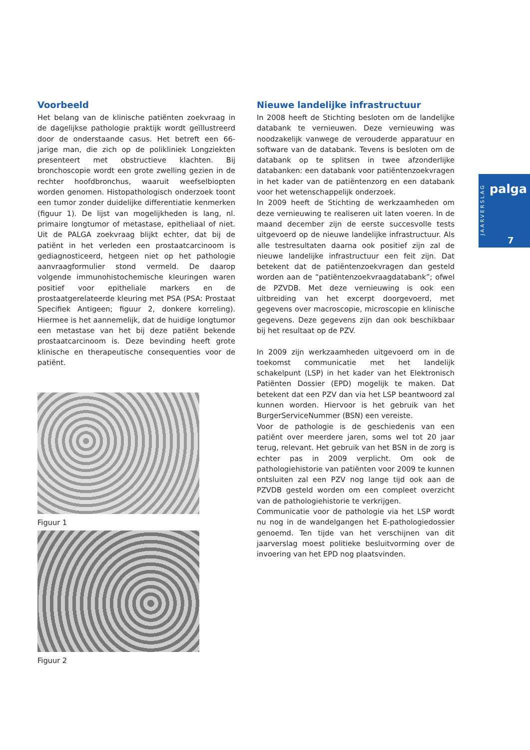Voorbeeld
Het belang van de klinische patiënten zoekvraag in de dagelijkse pathologie praktijk wordt geïllustreerd door de onderstaande casus. Het betreft een 66-jarige man, die zich op de polikliniek Longziekten presenteert met obstructieve klachten. Bij bronchoscopie wordt een grote zwelling gezien in de rechter hoofdbronchus, waaruit weefselbiopten worden genomen. Histopathologisch onderzoek toont een tumor zonder duidelijke differentiatie kenmerken (figuur 1). De lijst van mogelijkheden is lang, nl. primaire longtumor of metastase, epitheliaal of niet. Uit de PALGA zoekvraag blijkt echter, dat bij de patiënt in het verleden een prostaatcarcinoom is gediagnosticeerd, hetgeen niet op het pathologie aanvraagformulier stond vermeld. De daarop volgende immunohistochemische kleuringen waren positief voor epitheliale markers en de prostaatgerelateerde kleuring met PSA (PSA: Prostaat Specifiek Antigeen; figuur 2, donkere korreling). Hiermee is het aannemelijk, dat de huidige longtumor een metastase van het bij deze patiënt bekende prostaatcarcinoom is. Deze bevinding heeft grote klinische en therapeutische consequenties voor de patiënt.
Figuur 1
Figuur 2
Nieuwe landelijke infrastructuur
In 2008 heeft de Stichting besloten om de landelijke databank te vernieuwen. Deze vernieuwing was noodzakelijk vanwege de verouderde apparatuur en software van de databank. Tevens is besloten om de databank op te splitsen in twee afzonderlijke databanken: een databank voor patiëntenzoekvragen in het kader van de patiëntenzorg en een databank voor het wetenschappelijk onderzoek.
In 2009 heeft de Stichting de werkzaamheden om deze vernieuwing te realiseren uit laten voeren. In de maand december zijn de eerste succesvolle tests uitgevoerd op de nieuwe landelijke infrastructuur. Als alle testresultaten daarna ook positief zijn zal de nieuwe landelijke infrastructuur een feit zijn. Dat betekent dat de patiëntenzoekvragen dan gesteld worden aan de “patiëntenzoekvraagdatabank”; ofwel de PZVDB. Met deze vernieuwing is ook een uitbreiding van het excerpt doorgevoerd, met gegevens over macroscopie, microscopie en klinische gegevens. Deze gegevens zijn dan ook beschikbaar bij het resultaat op de PZV.
In 2009 zijn werkzaamheden uitgevoerd om in de toekomst communicatie met het landelijk schakelpunt (LSP) in het kader van het Elektronisch Patiënten Dossier (EPD) mogelijk te maken. Dat betekent dat een PZV dan via het LSP beantwoord zal kunnen worden. Hiervoor is het gebruik van het BurgerServiceNummer (BSN) een vereiste.
Voor de pathologie is de geschiedenis van een patiënt over meerdere jaren, soms wel tot 20 jaar terug, relevant. Het gebruik van het BSN in de zorg is echter pas in 2009 verplicht. Om ook de pathologiehistorie van patiënten voor 2009 te kunnen ontsluiten zal een PZV nog lange tijd ook aan de PZVDB gesteld worden om een compleet overzicht van de pathologiehistorie te verkrijgen.
Communicatie voor de pathologie via het LSP wordt nu nog in de wandelgangen het E-pathologiedossier genoemd. Ten tijde van het verschijnen van dit jaarverslag moest politieke besluitvorming over de invoering van het EPD nog plaatsvinden.
JAARVERSLAG
palga
7